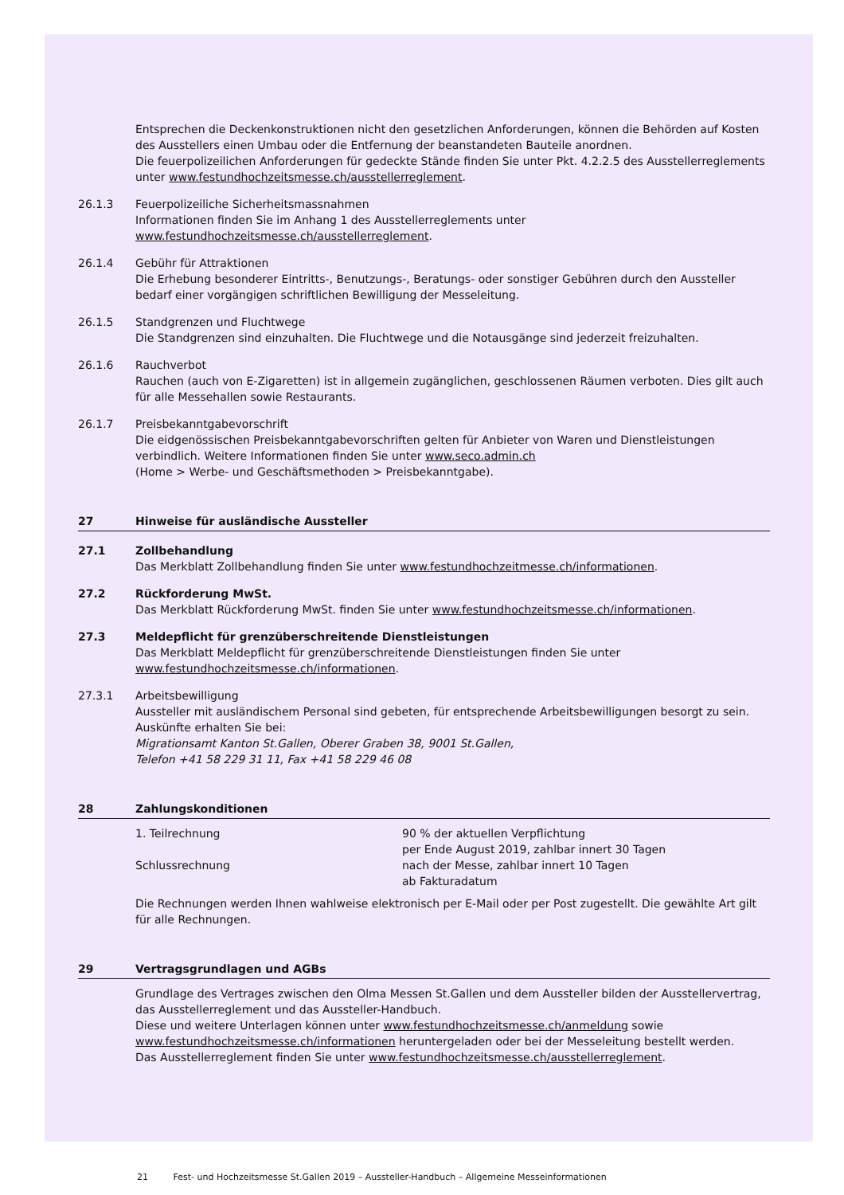Entsprechen die Deckenkonstruktionen nicht den gesetzlichen Anforderungen, können die Behörden auf Kosten des Ausstellers einen Umbau oder die Entfernung der beanstandeten Bauteile anordnen.
Die feuerpolizeilichen Anforderungen für gedeckte Stände finden Sie unter Pkt. 4.2.2.5 des Ausstellerreglements unter www.festundhochzeitsmesse.ch/ausstellerreglement.
26.1.3 Feuerpolizeiliche Sicherheitsmassnahmen
Informationen finden Sie im Anhang 1 des Ausstellerreglements unter
www.festundhochzeitsmesse.ch/ausstellerreglement.
26.1.4 Gebühr für Attraktionen
Die Erhebung besonderer Eintritts-, Benutzungs-, Beratungs- oder sonstiger Gebühren durch den Aussteller bedarf einer vorgängigen schriftlichen Bewilligung der Messeleitung.
26.1.5 Standgrenzen und Fluchtwege
Die Standgrenzen sind einzuhalten. Die Fluchtwege und die Notausgänge sind jederzeit freizuhalten.
26.1.6 Rauchverbot
Rauchen (auch von E-Zigaretten) ist in allgemein zugänglichen, geschlossenen Räumen verboten. Dies gilt auch für alle Messehallen sowie Restaurants.
26.1.7 Preisbekanntgabevorschrift
Die eidgenössischen Preisbekanntgabevorschriften gelten für Anbieter von Waren und Dienstleistungen verbindlich. Weitere Informationen finden Sie unter www.seco.admin.ch
(Home > Werbe- und Geschäftsmethoden > Preisbekanntgabe).
27 Hinweise für ausländische Aussteller
27.1 Zollbehandlung
Das Merkblatt Zollbehandlung finden Sie unter www.festundhochzeitmesse.ch/informationen.
27.2 Rückforderung MwSt.
Das Merkblatt Rückforderung MwSt. finden Sie unter www.festundhochzeitsmesse.ch/informationen.
27.3 Meldepflicht für grenzüberschreitende Dienstleistungen
Das Merkblatt Meldepflicht für grenzüberschreitende Dienstleistungen finden Sie unter
www.festundhochzeitsmesse.ch/informationen.
27.3.1 Arbeitsbewilligung
Aussteller mit ausländischem Personal sind gebeten, für entsprechende Arbeitsbewilligungen besorgt zu sein. Auskünfte erhalten Sie bei:
Migrationsamt Kanton St.Gallen, Oberer Graben 38, 9001 St.Gallen,
Telefon +41 58 229 31 11, Fax +41 58 229 46 08
28 Zahlungskonditionen
1. Teilrechnung
90 % der aktuellen Verpflichtung
per Ende August 2019, zahlbar innert 30 Tagen
Schlussrechnung
nach der Messe, zahlbar innert 10 Tagen
ab Fakturadatum
Die Rechnungen werden Ihnen wahlweise elektronisch per E-Mail oder per Post zugestellt. Die gewählte Art gilt für alle Rechnungen.
29 Vertragsgrundlagen und AGBs
Grundlage des Vertrages zwischen den Olma Messen St.Gallen und dem Aussteller bilden der Ausstellervertrag, das Ausstellerreglement und das Aussteller-Handbuch.
Diese und weitere Unterlagen können unter www.festundhochzeitsmesse.ch/anmeldung sowie www.festundhochzeitsmesse.ch/informationen heruntergeladen oder bei der Messeleitung bestellt werden.
Das Ausstellerreglement finden Sie unter www.festundhochzeitsmesse.ch/ausstellerreglement.
21 Fest- und Hochzeitsmesse St.Gallen 2019 – Aussteller-Handbuch – Allgemeine Messeinformationen